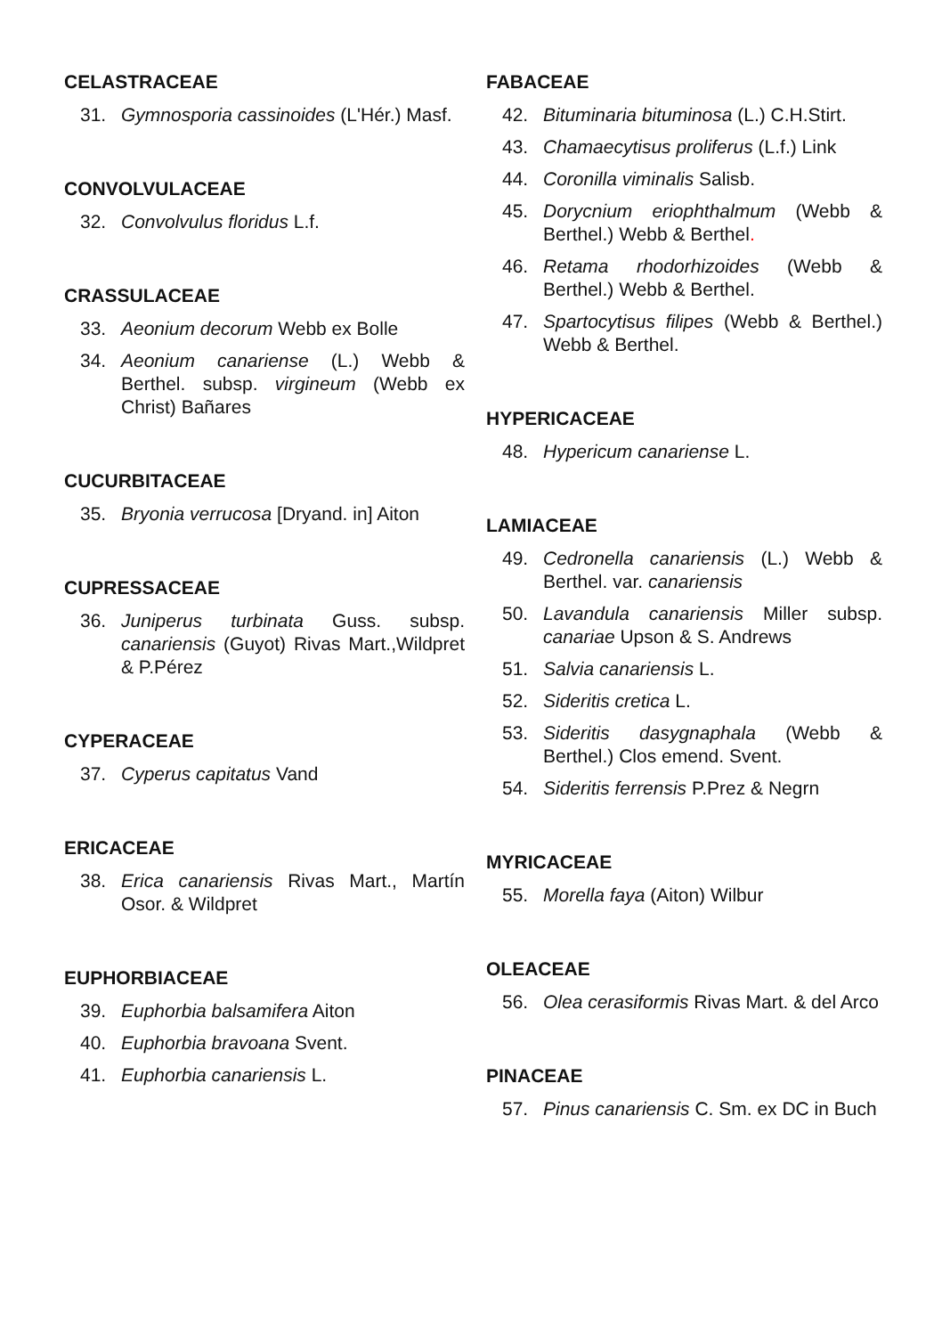CELASTRACEAE
31. Gymnosporia cassinoides (L'Hér.) Masf.
CONVOLVULACEAE
32. Convolvulus floridus L.f.
CRASSULACEAE
33. Aeonium decorum Webb ex Bolle
34. Aeonium canariense (L.) Webb & Berthel. subsp. virgineum (Webb ex Christ) Bañares
CUCURBITACEAE
35. Bryonia verrucosa [Dryand. in] Aiton
CUPRESSACEAE
36. Juniperus turbinata Guss. subsp. canariensis (Guyot) Rivas Mart.,Wildpret & P.Pérez
CYPERACEAE
37. Cyperus capitatus Vand
ERICACEAE
38. Erica canariensis Rivas Mart., Martín Osor. & Wildpret
EUPHORBIACEAE
39. Euphorbia balsamifera Aiton
40. Euphorbia bravoana Svent.
41. Euphorbia canariensis L.
FABACEAE
42. Bituminaria bituminosa (L.) C.H.Stirt.
43. Chamaecytisus proliferus (L.f.) Link
44. Coronilla viminalis Salisb.
45. Dorycnium eriophthalmum (Webb & Berthel.) Webb & Berthel.
46. Retama rhodorhizoides (Webb & Berthel.) Webb & Berthel.
47. Spartocytisus filipes (Webb & Berthel.) Webb & Berthel.
HYPERICACEAE
48. Hypericum canariense L.
LAMIACEAE
49. Cedronella canariensis (L.) Webb & Berthel. var. canariensis
50. Lavandula canariensis Miller subsp. canariae Upson & S. Andrews
51. Salvia canariensis L.
52. Sideritis cretica L.
53. Sideritis dasygnaphala (Webb & Berthel.) Clos emend. Svent.
54. Sideritis ferrensis P.Prez & Negrn
MYRICACEAE
55. Morella faya (Aiton) Wilbur
OLEACEAE
56. Olea cerasiformis Rivas Mart. & del Arco
PINACEAE
57. Pinus canariensis C. Sm. ex DC in Buch